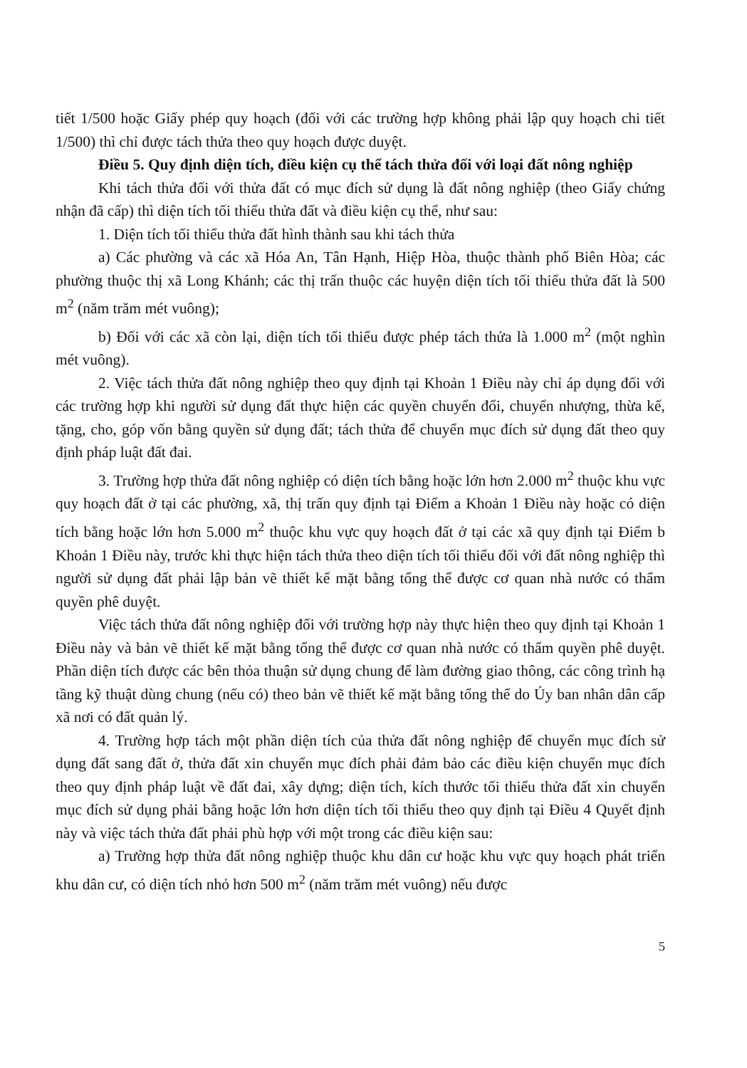tiết 1/500 hoặc Giấy phép quy hoạch (đối với các trường hợp không phải lập quy hoạch chi tiết 1/500) thì chỉ được tách thửa theo quy hoạch được duyệt.
Điều 5. Quy định diện tích, điều kiện cụ thể tách thửa đối với loại đất nông nghiệp
Khi tách thửa đối với thửa đất có mục đích sử dụng là đất nông nghiệp (theo Giấy chứng nhận đã cấp) thì diện tích tối thiểu thửa đất và điều kiện cụ thể, như sau:
1. Diện tích tối thiểu thửa đất hình thành sau khi tách thửa
a) Các phường và các xã Hóa An, Tân Hạnh, Hiệp Hòa, thuộc thành phố Biên Hòa; các phường thuộc thị xã Long Khánh; các thị trấn thuộc các huyện diện tích tối thiểu thửa đất là 500 m<sup>2</sup> (năm trăm mét vuông);
b) Đối với các xã còn lại, diện tích tối thiểu được phép tách thửa là 1.000 m<sup>2</sup> (một nghìn mét vuông).
2. Việc tách thửa đất nông nghiệp theo quy định tại Khoản 1 Điều này chỉ áp dụng đối với các trường hợp khi người sử dụng đất thực hiện các quyền chuyển đổi, chuyển nhượng, thừa kế, tặng, cho, góp vốn bằng quyền sử dụng đất; tách thửa để chuyển mục đích sử dụng đất theo quy định pháp luật đất đai.
3. Trường hợp thửa đất nông nghiệp có diện tích bằng hoặc lớn hơn 2.000 m<sup>2</sup> thuộc khu vực quy hoạch đất ở tại các phường, xã, thị trấn quy định tại Điểm a Khoản 1 Điều này hoặc có diện tích bằng hoặc lớn hơn 5.000 m<sup>2</sup> thuộc khu vực quy hoạch đất ở tại các xã quy định tại Điểm b Khoản 1 Điều này, trước khi thực hiện tách thửa theo diện tích tối thiểu đối với đất nông nghiệp thì người sử dụng đất phải lập bản vẽ thiết kế mặt bằng tổng thể được cơ quan nhà nước có thẩm quyền phê duyệt.
Việc tách thửa đất nông nghiệp đối với trường hợp này thực hiện theo quy định tại Khoản 1 Điều này và bản vẽ thiết kế mặt bằng tổng thể được cơ quan nhà nước có thẩm quyền phê duyệt. Phần diện tích được các bên thỏa thuận sử dụng chung để làm đường giao thông, các công trình hạ tầng kỹ thuật dùng chung (nếu có) theo bản vẽ thiết kế mặt bằng tổng thể do Ủy ban nhân dân cấp xã nơi có đất quản lý.
4. Trường hợp tách một phần diện tích của thửa đất nông nghiệp để chuyển mục đích sử dụng đất sang đất ở, thửa đất xin chuyển mục đích phải đảm bảo các điều kiện chuyển mục đích theo quy định pháp luật về đất đai, xây dựng; diện tích, kích thước tối thiểu thửa đất xin chuyển mục đích sử dụng phải bằng hoặc lớn hơn diện tích tối thiểu theo quy định tại Điều 4 Quyết định này và việc tách thửa đất phải phù hợp với một trong các điều kiện sau:
a) Trường hợp thửa đất nông nghiệp thuộc khu dân cư hoặc khu vực quy hoạch phát triển khu dân cư, có diện tích nhỏ hơn 500 m<sup>2</sup> (năm trăm mét vuông) nếu được
5